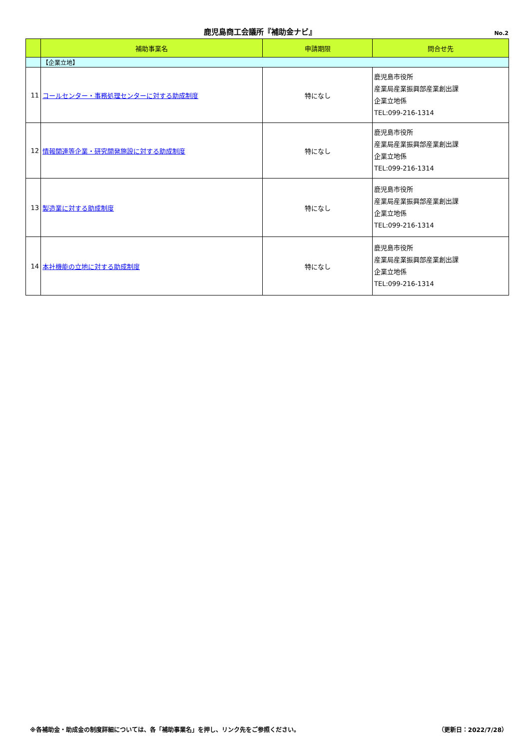鹿児島商工会議所『補助金ナビ』
No.2
| | 補助事業名 | 申請期限 | 問合せ先 |
| --- | --- | --- | --- |
| | 【企業立地】 | | |
| 11 | コールセンター・事務処理センターに対する助成制度 | 特になし | 鹿児島市役所 産業局産業振興部産業創出課 企業立地係 TEL:099-216-1314 |
| 12 | 情報関連等企業・研究開発施設に対する助成制度 | 特になし | 鹿児島市役所 産業局産業振興部産業創出課 企業立地係 TEL:099-216-1314 |
| 13 | 製造業に対する助成制度 | 特になし | 鹿児島市役所 産業局産業振興部産業創出課 企業立地係 TEL:099-216-1314 |
| 14 | 本社機能の立地に対する助成制度 | 特になし | 鹿児島市役所 産業局産業振興部産業創出課 企業立地係 TEL:099-216-1314 |
※各補助金・助成金の制度詳細については、各「補助事業名」を押し、リンク先をご参照ください。 （更新日：2022/7/28）